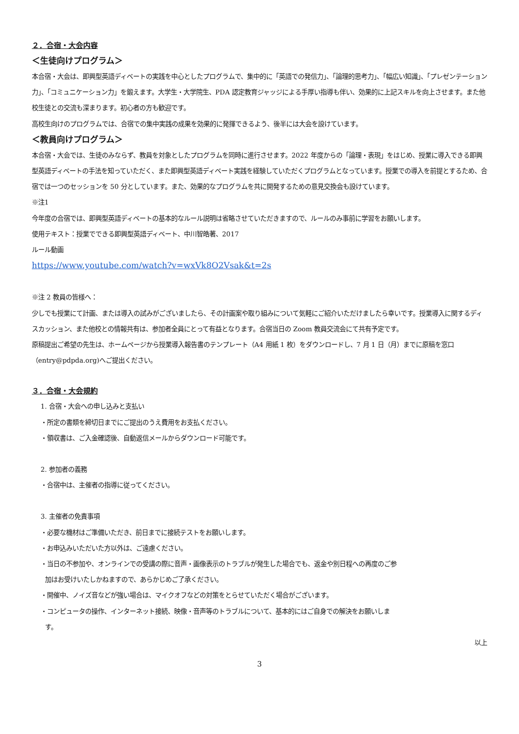２．合宿・大会内容
＜生徒向けプログラム＞
本合宿・大会は、即興型英語ディベートの実践を中心としたプログラムで、集中的に「英語での発信力」、「論理的思考力」、「幅広い知識」、「プレゼンテーション力」、「コミュニケーション力」を鍛えます。大学生・大学院生、PDA 認定教育ジャッジによる手厚い指導も伴い、効果的に上記スキルを向上させます。また他校生徒との交流も深まります。初心者の方も歓迎です。
高校生向けのプログラムでは、合宿での集中実践の成果を効果的に発揮できるよう、後半には大会を設けています。
＜教員向けプログラム＞
本合宿・大会では、生徒のみならず、教員を対象としたプログラムを同時に進行させます。2022 年度からの「論理・表現」をはじめ、授業に導入できる即興型英語ディベートの手法を知っていただく、また即興型英語ディベート実践を経験していただくプログラムとなっています。授業での導入を前提とするため、合宿では一つのセッションを 50 分としています。また、効果的なプログラムを共に開発するための意見交換会も設けています。
※注1
今年度の合宿では、即興型英語ディベートの基本的なルール説明は省略させていただきますので、ルールのみ事前に学習をお願いします。
使用テキスト：授業でできる即興型英語ディベート、中川智皓著、2017
ルール動画
https://www.youtube.com/watch?v=wxVk8O2Vsak&t=2s
※注 2 教員の皆様へ：
少しでも授業にて計画、または導入の試みがございましたら、その計画案や取り組みについて気軽にご紹介いただけましたら幸いです。授業導入に関するディスカッション、また他校との情報共有は、参加者全員にとって有益となります。合宿当日の Zoom 教員交流会にて共有予定です。
原稿提出ご希望の先生は、ホームページから授業導入報告書のテンプレート（A4 用紙 1 枚）をダウンロードし、7 月 1 日（月）までに原稿を窓口（entry@pdpda.org)へご提出ください。
３．合宿・大会規約
1. 合宿・大会への申し込みと支払い
・所定の書類を締切日までにご提出のうえ費用をお支払ください。
・領収書は、ご入金確認後、自動返信メールからダウンロード可能です。
2. 参加者の義務
・合宿中は、主催者の指導に従ってください。
3. 主催者の免責事項
・必要な機材はご準備いただき、前日までに接続テストをお願いします。
・お申込みいただいた方以外は、ご遠慮ください。
・当日の不参加や、オンラインでの受講の際に音声・画像表示のトラブルが発生した場合でも、返金や別日程への再度のご参
加はお受けいたしかねますので、あらかじめご了承ください。
・開催中、ノイズ音などが強い場合は、マイクオフなどの対策をとらせていただく場合がございます。
・コンピュータの操作、インターネット接続、映像・音声等のトラブルについて、基本的にはご自身での解決をお願いしま
す。
以上
3